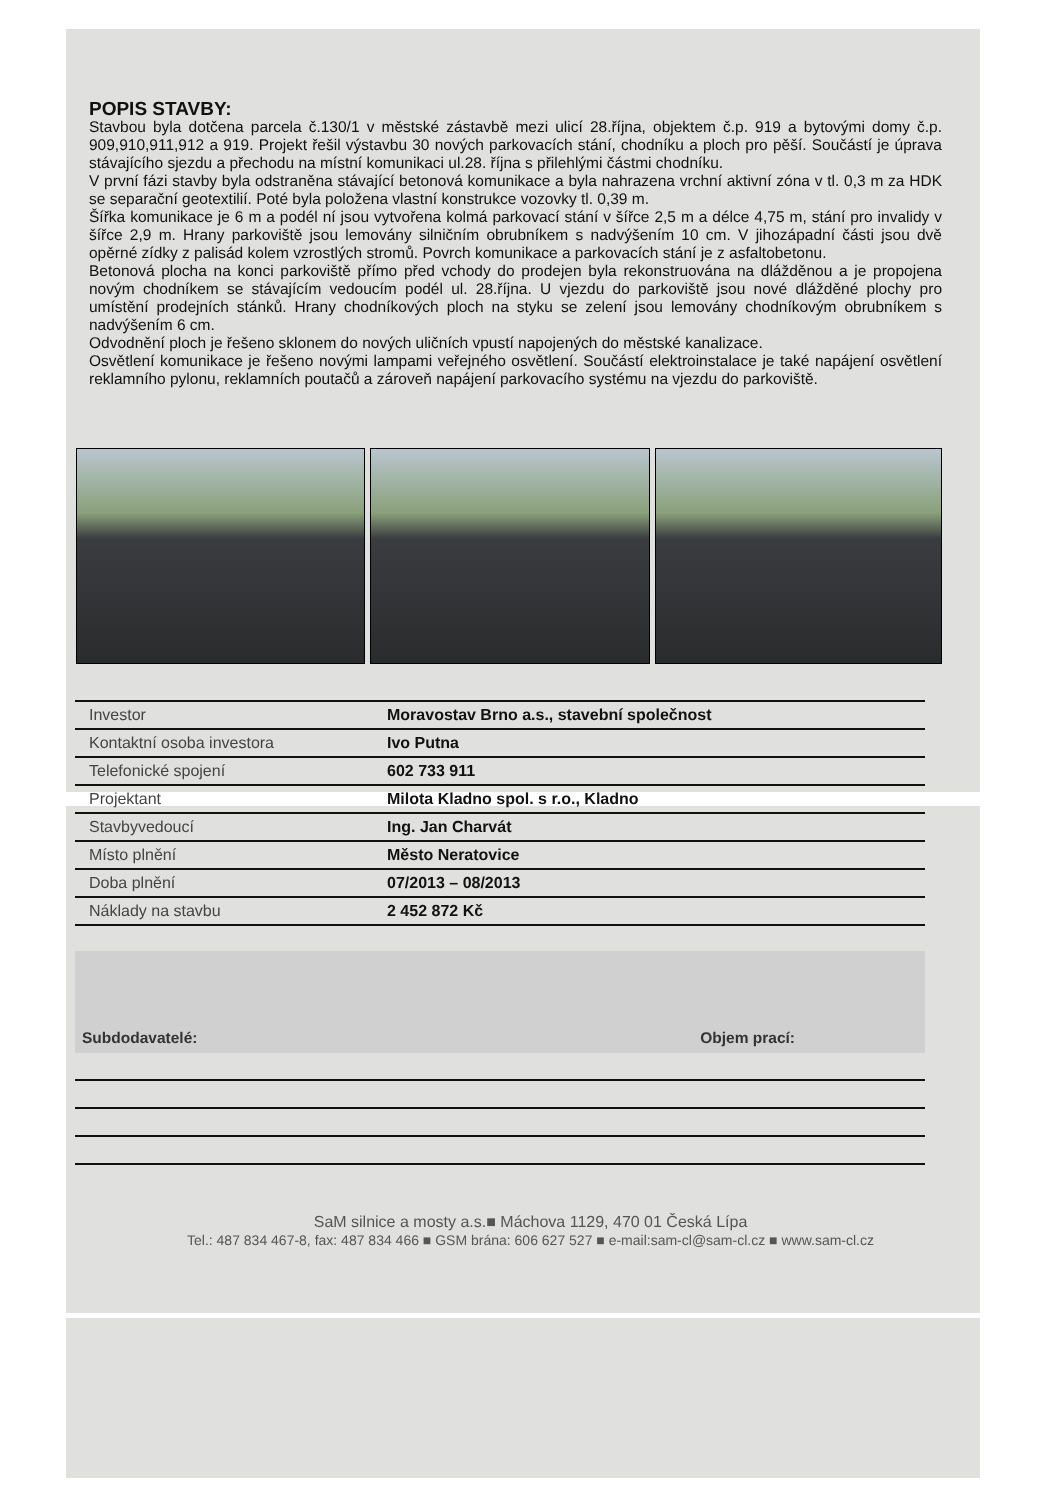POPIS STAVBY:
Stavbou byla dotčena parcela č.130/1 v městské zástavbě mezi ulicí 28.října, objektem č.p. 919 a bytovými domy č.p. 909,910,911,912 a 919. Projekt řešil výstavbu 30 nových parkovacích stání, chodníku a ploch pro pěší. Součástí je úprava stávajícího sjezdu a přechodu na místní komunikaci ul.28. října s přilehlými částmi chodníku.
V první fázi stavby byla odstraněna stávající betonová komunikace a byla nahrazena vrchní aktivní zóna v tl. 0,3 m za HDK se separační geotextilií. Poté byla položena vlastní konstrukce vozovky tl. 0,39 m.
Šířka komunikace je 6 m a podél ní jsou vytvořena kolmá parkovací stání v šířce 2,5 m a délce 4,75 m, stání pro invalidy v šířce 2,9 m. Hrany parkoviště jsou lemovány silničním obrubníkem s nadvýšením 10 cm. V jihozápadní části jsou dvě opěrné zídky z palisád kolem vzrostlých stromů. Povrch komunikace a parkovacích stání je z asfaltobetonu.
Betonová plocha na konci parkoviště přímo před vchody do prodejen byla rekonstruována na dlážděnou a je propojena novým chodníkem se stávajícím vedoucím podél ul. 28.října. U vjezdu do parkoviště jsou nové dlážděné plochy pro umístění prodejních stánků. Hrany chodníkových ploch na styku se zelení jsou lemovány chodníkovým obrubníkem s nadvýšením 6 cm.
Odvodnění ploch je řešeno sklonem do nových uličních vpustí napojených do městské kanalizace.
Osvětlení komunikace je řešeno novými lampami veřejného osvětlení. Součástí elektroinstalace je také napájení osvětlení reklamního pylonu, reklamních poutačů a zároveň napájení parkovacího systému na vjezdu do parkoviště.
| Investor | Moravostav Brno a.s., stavební společnost |
| Kontaktní osoba investora | Ivo Putna |
| Telefonické spojení | 602 733 911 |
| Projektant | Milota Kladno spol. s r.o., Kladno |
| Stavbyvedoucí | Ing. Jan Charvát |
| Místo plnění | Město Neratovice |
| Doba plnění | 07/2013 – 08/2013 |
| Náklady na stavbu | 2 452 872 Kč |
Subdodavatelé: Objem prací:
SaM silnice a mosty a.s.■ Máchova 1129, 470 01 Česká Lípa
Tel.: 487 834 467-8, fax: 487 834 466 ■ GSM brána: 606 627 527 ■ e-mail:sam-cl@sam-cl.cz ■ www.sam-cl.cz